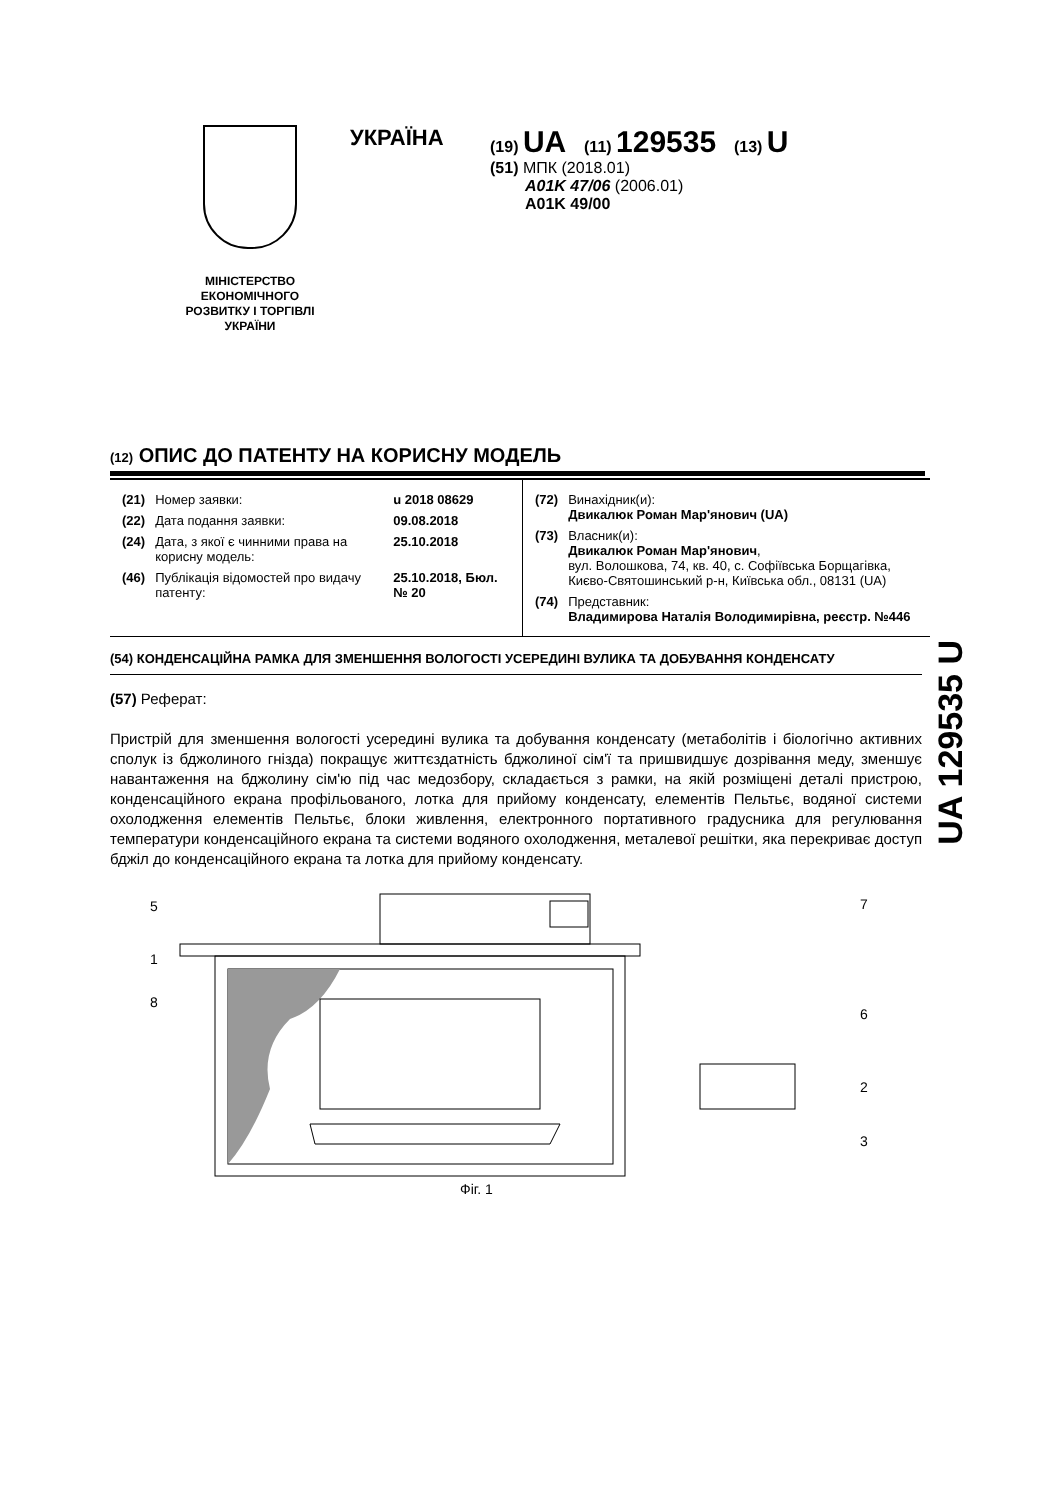МІНІСТЕРСТВО
ЕКОНОМІЧНОГО
РОЗВИТКУ І ТОРГІВЛІ
УКРАЇНИ
УКРАЇНА
(19) UA (11) 129535 (13) U
(51) МПК (2018.01)
A01K 47/06 (2006.01)
A01K 49/00
(12) ОПИС ДО ПАТЕНТУ НА КОРИСНУ МОДЕЛЬ
| / (21) / Номер заявки: / u 2018 08629 / / (22) / Дата подання заявки: / 09.08.2018 / / (24) / Дата, з якої є чинними права на корисну модель: / 25.10.2018 / / (46) / Публікація відомостей про видачу патенту: / 25.10.2018, Бюл.№ 20 / | / (72) / Винахідник(и): Двикалюк Роман Мар'янович (UA) / / (73) / Власник(и): Двикалюк Роман Мар'янович , вул. Волошкова, 74, кв. 40, с. Софіївська Борщагівка, Києво-Святошинський р-н, Київська обл., 08131 (UA) / / (74) / Представник: Владимирова Наталія Володимирівна, реєстр. №446 / |
(54) КОНДЕНСАЦІЙНА РАМКА ДЛЯ ЗМЕНШЕННЯ ВОЛОГОСТІ УСЕРЕДИНІ ВУЛИКА ТА ДОБУВАННЯ КОНДЕНСАТУ
(57) Реферат:
Пристрій для зменшення вологості усередині вулика та добування конденсату (метаболітів і біологічно активних сполук із бджолиного гнізда) покращує життєздатність бджолиної сім'ї та пришвидшує дозрівання меду, зменшує навантаження на бджолину сім'ю під час медозбору, складається з рамки, на якій розміщені деталі пристрою, конденсаційного екрана профільованого, лотка для прийому конденсату, елементів Пельтьє, водяної системи охолодження елементів Пельтьє, блоки живлення, електронного портативного градусника для регулювання температури конденсаційного екрана та системи водяного охолодження, металевої решітки, яка перекриває доступ бджіл до конденсаційного екрана та лотка для прийому конденсату.
UA 129535 U
5
1
8
7
6
2
3
Фіг. 1